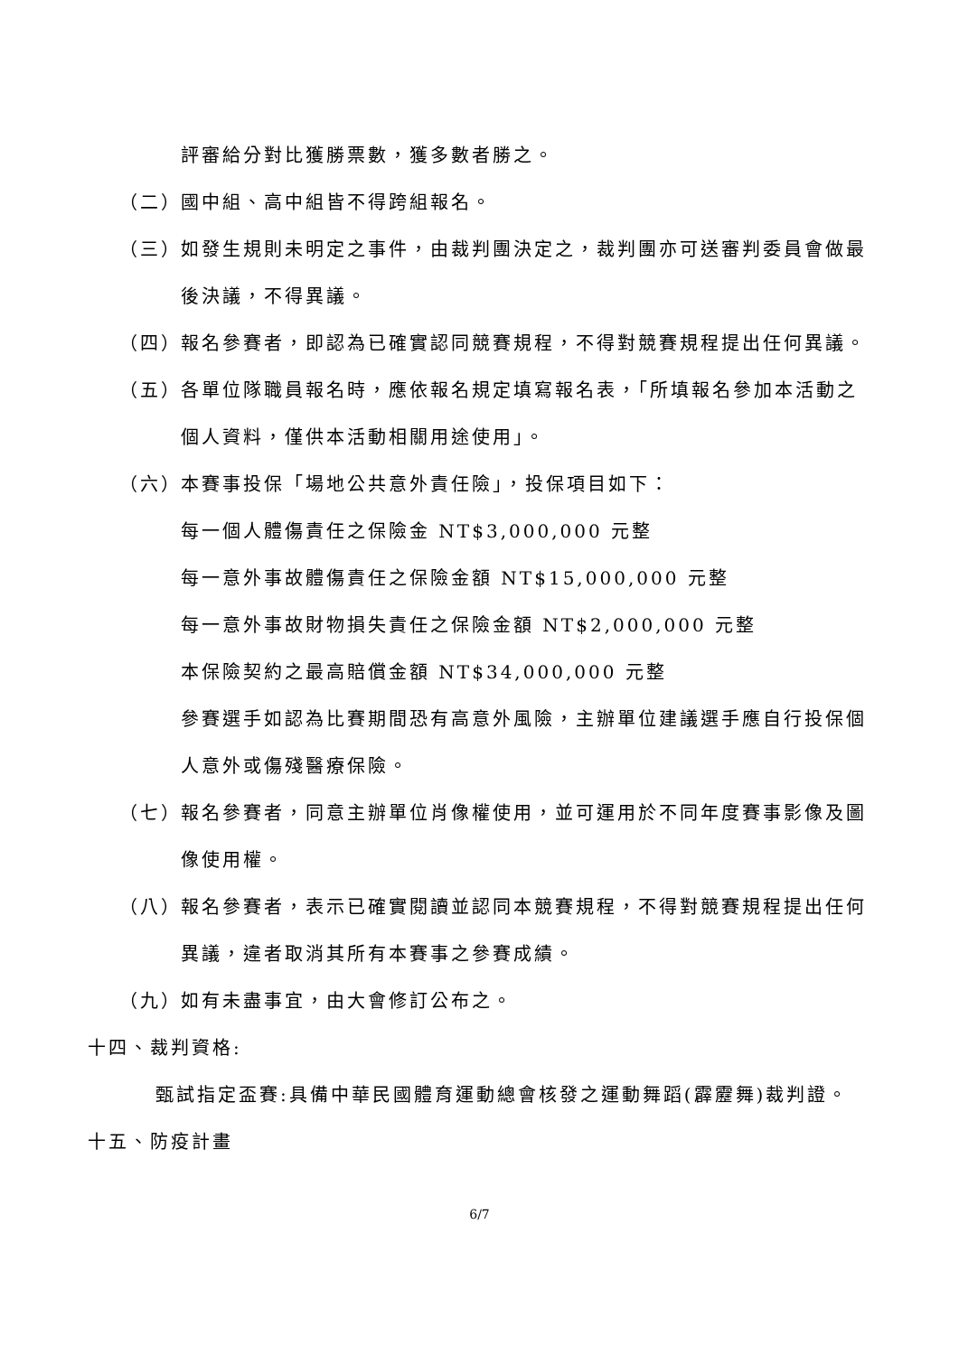評審給分對比獲勝票數，獲多數者勝之。
（二） 國中組、高中組皆不得跨組報名。
（三） 如發生規則未明定之事件，由裁判團決定之，裁判團亦可送審判委員會做最後決議，不得異議。
（四） 報名參賽者，即認為已確實認同競賽規程，不得對競賽規程提出任何異議。
（五） 各單位隊職員報名時，應依報名規定填寫報名表，「所填報名參加本活動之個人資料，僅供本活動相關用途使用」。
（六） 本賽事投保「場地公共意外責任險」，投保項目如下：
每一個人體傷責任之保險金 NT$3,000,000 元整
每一意外事故體傷責任之保險金額 NT$15,000,000 元整
每一意外事故財物損失責任之保險金額 NT$2,000,000 元整
本保險契約之最高賠償金額 NT$34,000,000 元整
參賽選手如認為比賽期間恐有高意外風險，主辦單位建議選手應自行投保個人意外或傷殘醫療保險。
（七） 報名參賽者，同意主辦單位肖像權使用，並可運用於不同年度賽事影像及圖像使用權。
（八） 報名參賽者，表示已確實閱讀並認同本競賽規程，不得對競賽規程提出任何異議，違者取消其所有本賽事之參賽成績。
（九） 如有未盡事宜，由大會修訂公布之。
十四、裁判資格:
甄試指定盃賽:具備中華民國體育運動總會核發之運動舞蹈(霹靂舞)裁判證。
十五、防疫計畫
6/7